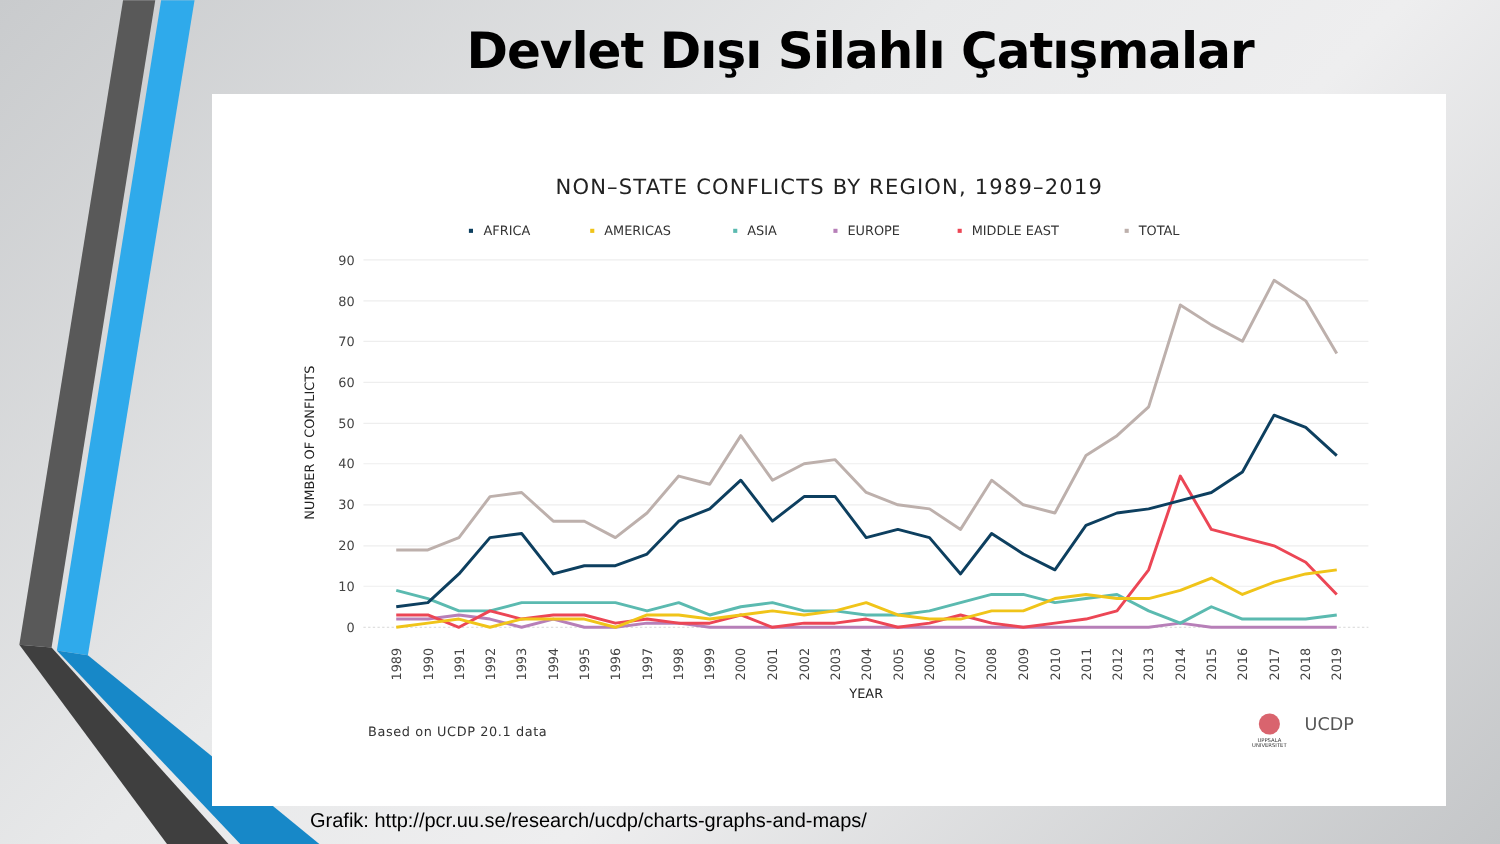Devlet Dışı Silahlı Çatışmalar
NON–STATE CONFLICTS BY REGION, 1989–2019
AFRICA
AMERICAS
ASIA
EUROPE
MIDDLE EAST
TOTAL
90
80
70
60
50
40
30
20
10
0
NUMBER OF CONFLICTS
1989
1990
1991
1992
1993
1994
1995
1996
1997
1998
1999
2000
2001
2002
2003
2004
2005
2006
2007
2008
2009
2010
2011
2012
2013
2014
2015
2016
2017
2018
2019
YEAR
Based on UCDP 20.1 data
UPPSALA
UNIVERSITET
UCDP
Grafik: http://pcr.uu.se/research/ucdp/charts-graphs-and-maps/